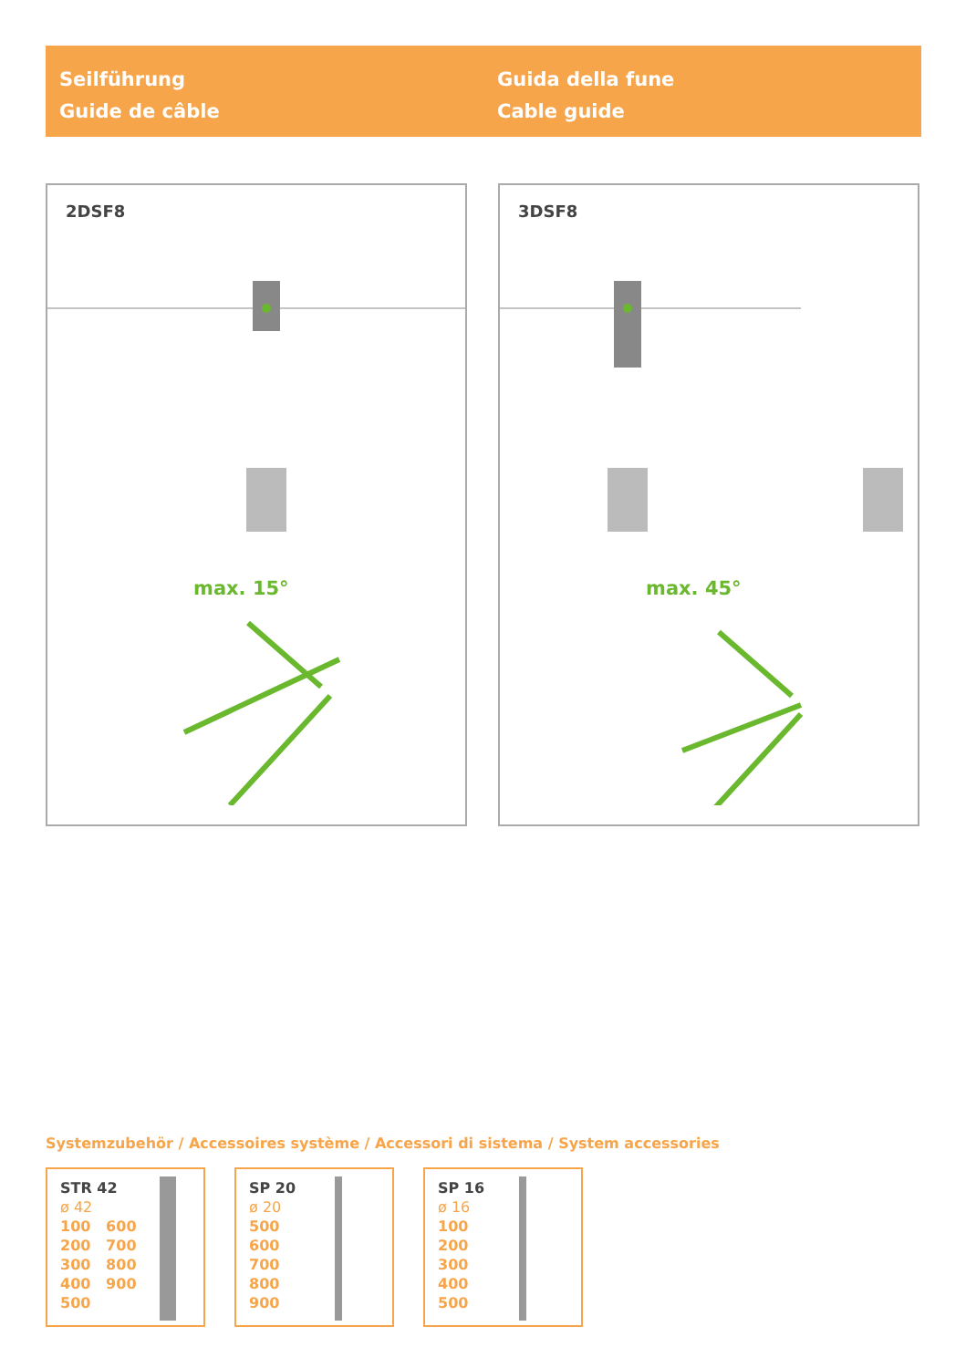Seilführung
Guide de câble
Guida della fune
Cable guide
2DSF8
max. 15°
3DSF8
max. 45°
Systemzubehör / Accessoires système / Accessori di sistema / System accessories
STR 42
ø 42
100 600
200 700
300 800
400 900
500
SP 20
ø 20
500
600
700
800
900
SP 16
ø 16
100
200
300
400
500